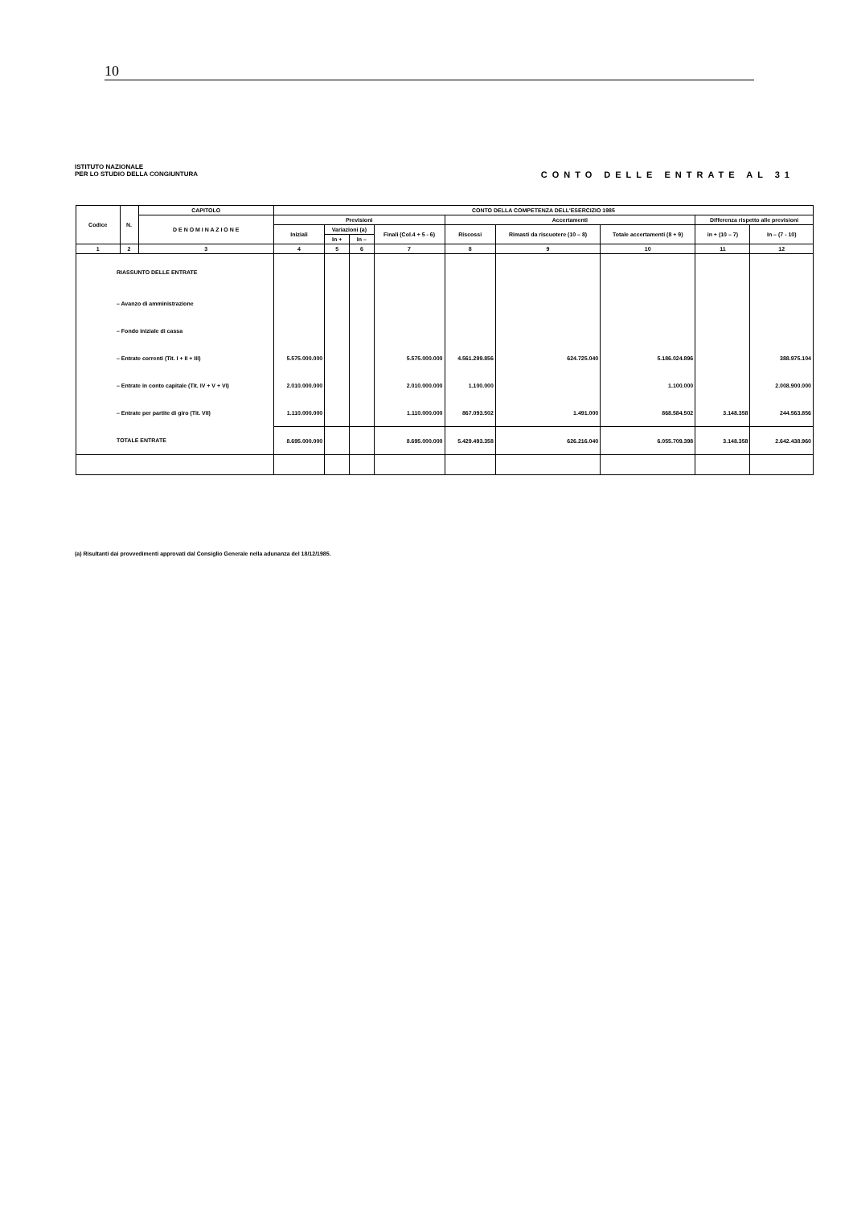10
ISTITUTO NAZIONALE
PER LO STUDIO DELLA CONGIUNTURA
CONTO DELLE ENTRATE AL 31
| Codice | N. | CAPITOLO | CONTO DELLA COMPETENZA DELL'ESERCIZIO 1985 | | | | | | | | |
| --- | --- | --- | --- | --- | --- | --- | --- | --- | --- | --- | --- |
| | | D E N O M I N A Z I O N E | Previsioni | | | | Accertamenti | | | Differenza rispetto alle previsioni | |
| | | | Iniziali | Variazioni (a) | | Finali (Col.4 + 5 - 6) | Riscossi | Rimasti da riscuotere (10 – 8) | Totale accertamenti (8 + 9) | in + (10 – 7) | In – (7 - 10) |
| | | | | In + | In – | | | | | | |
| 1 | 2 | 3 | 4 | 5 | 6 | 7 | 8 | 9 | 10 | 11 | 12 |
| RIASSUNTO DELLE ENTRATE | | | | | | | | | | | |
| – Avanzo di amministrazione | | | | | | | | | | | |
| – Fondo iniziale di cassa | | | | | | | | | | | |
| – Entrate correnti (Tit. I + II + III) | | | 5.575.000.000 | | | 5.575.000.000 | 4.561.299.856 | 624.725.040 | 5.186.024.896 | | 388.975.104 |
| – Entrate in conto capitale (Tit. IV + V + VI) | | | 2.010.000.000 | | | 2.010.000.000 | 1.100.000 | | 1.100.000 | | 2.008.900.000 |
| – Entrate per partite di giro (Tit. VII) | | | 1.110.000.000 | | | 1.110.000.000 | 867.093.502 | 1.491.000 | 868.584.502 | 3.148.358 | 244.563.856 |
| TOTALE ENTRATE | | | 8.695.000.000 | | | 8.695.000.000 | 5.429.493.358 | 626.216.040 | 6.055.709.398 | 3.148.358 | 2.642.438.960 |
(a) Risultanti dai provvedimenti approvati dal Consiglio Generale nella adunanza del 18/12/1985.